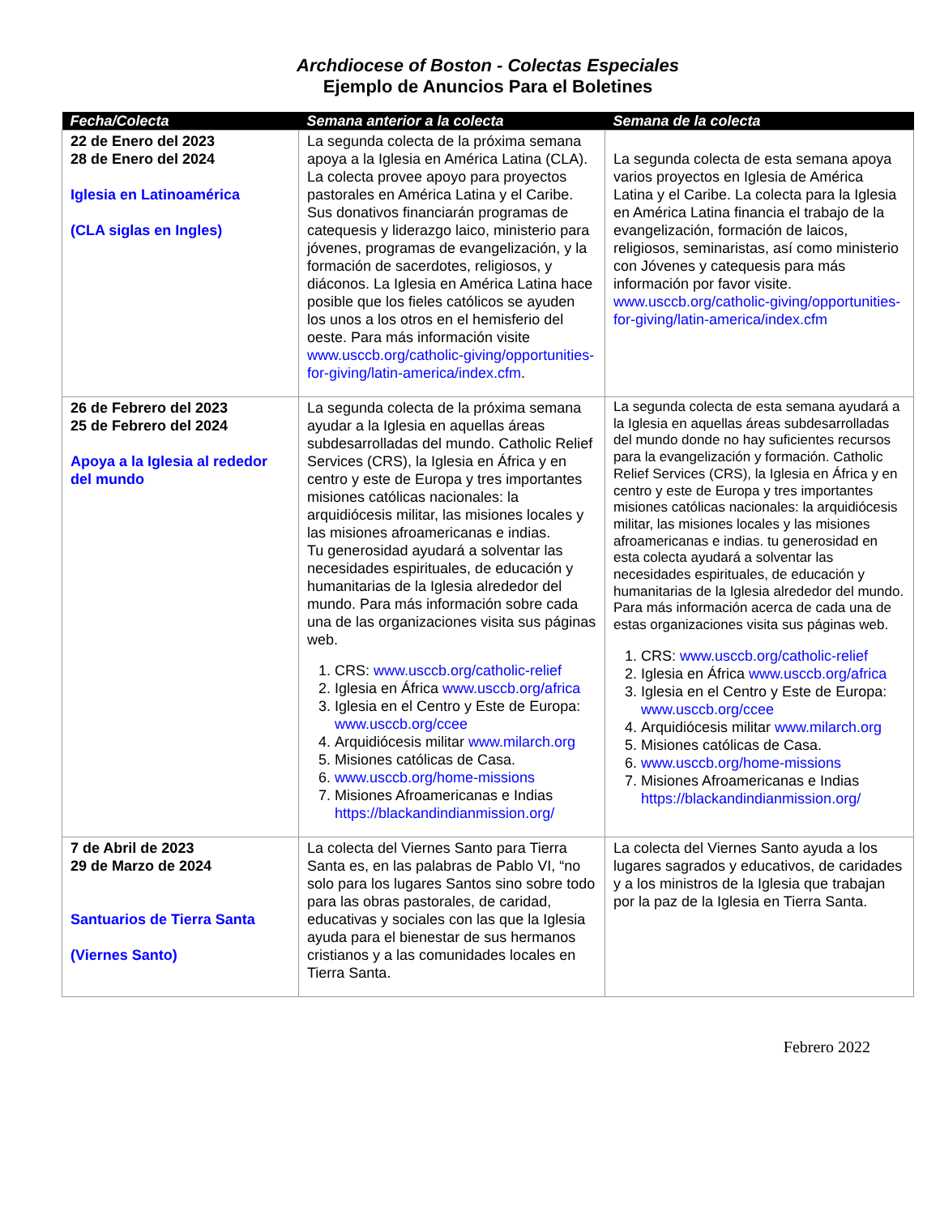Archdiocese of Boston - Colectas Especiales
Ejemplo de Anuncios Para el Boletines
| Fecha/Colecta | Semana anterior a la colecta | Semana de la colecta |
| --- | --- | --- |
| 22 de Enero del 2023 28 de Enero del 2024 Iglesia en Latinoamérica (CLA siglas en Ingles) | La segunda colecta de la próxima semana apoya a la Iglesia en América Latina (CLA). La colecta provee apoyo para proyectos pastorales en América Latina y el Caribe. Sus donativos financiarán programas de catequesis y liderazgo laico, ministerio para jóvenes, programas de evangelización, y la formación de sacerdotes, religiosos, y diáconos. La Iglesia en América Latina hace posible que los fieles católicos se ayuden los unos a los otros en el hemisferio del oeste. Para más información visite www.usccb.org/catholic-giving/opportunities-for-giving/latin-america/index.cfm . | La segunda colecta de esta semana apoya varios proyectos en Iglesia de América Latina y el Caribe. La colecta para la Iglesia en América Latina financia el trabajo de la evangelización, formación de laicos, religiosos, seminaristas, así como ministerio con Jóvenes y catequesis para más información por favor visite. www.usccb.org/catholic-giving/opportunities-for-giving/latin-america/index.cfm |
| 26 de Febrero del 2023 25 de Febrero del 2024 Apoya a la Iglesia al rededor del mundo | La segunda colecta de la próxima semana ayudar a la Iglesia en aquellas áreas subdesarrolladas del mundo. Catholic Relief Services (CRS), la Iglesia en África y en centro y este de Europa y tres importantes misiones católicas nacionales: la arquidiócesis militar, las misiones locales y las misiones afroamericanas e indias. Tu generosidad ayudará a solventar las necesidades espirituales, de educación y humanitarias de la Iglesia alrededor del mundo. Para más información sobre cada una de las organizaciones visita sus páginas web. 1. CRS: www.usccb.org/catholic-relief 2. Iglesia en África www.usccb.org/africa 3. Iglesia en el Centro y Este de Europa: www.usccb.org/ccee 4. Arquidiócesis militar www.milarch.org 5. Misiones católicas de Casa. 6. www.usccb.org/home-missions 7. Misiones Afroamericanas e Indias https://blackandindianmission.org/ | La segunda colecta de esta semana ayudará a la Iglesia en aquellas áreas subdesarrolladas del mundo donde no hay suficientes recursos para la evangelización y formación. Catholic Relief Services (CRS), la Iglesia en África y en centro y este de Europa y tres importantes misiones católicas nacionales: la arquidiócesis militar, las misiones locales y las misiones afroamericanas e indias. tu generosidad en esta colecta ayudará a solventar las necesidades espirituales, de educación y humanitarias de la Iglesia alrededor del mundo. Para más información acerca de cada una de estas organizaciones visita sus páginas web. 1. CRS: www.usccb.org/catholic-relief 2. Iglesia en África www.usccb.org/africa 3. Iglesia en el Centro y Este de Europa: www.usccb.org/ccee 4. Arquidiócesis militar www.milarch.org 5. Misiones católicas de Casa. 6. www.usccb.org/home-missions 7. Misiones Afroamericanas e Indias https://blackandindianmission.org/ |
| 7 de Abril de 2023 29 de Marzo de 2024 Santuarios de Tierra Santa (Viernes Santo) | La colecta del Viernes Santo para Tierra Santa es, en las palabras de Pablo VI, “no solo para los lugares Santos sino sobre todo para las obras pastorales, de caridad, educativas y sociales con las que la Iglesia ayuda para el bienestar de sus hermanos cristianos y a las comunidades locales en Tierra Santa. | La colecta del Viernes Santo ayuda a los lugares sagrados y educativos, de caridades y a los ministros de la Iglesia que trabajan por la paz de la Iglesia en Tierra Santa. |
Febrero 2022